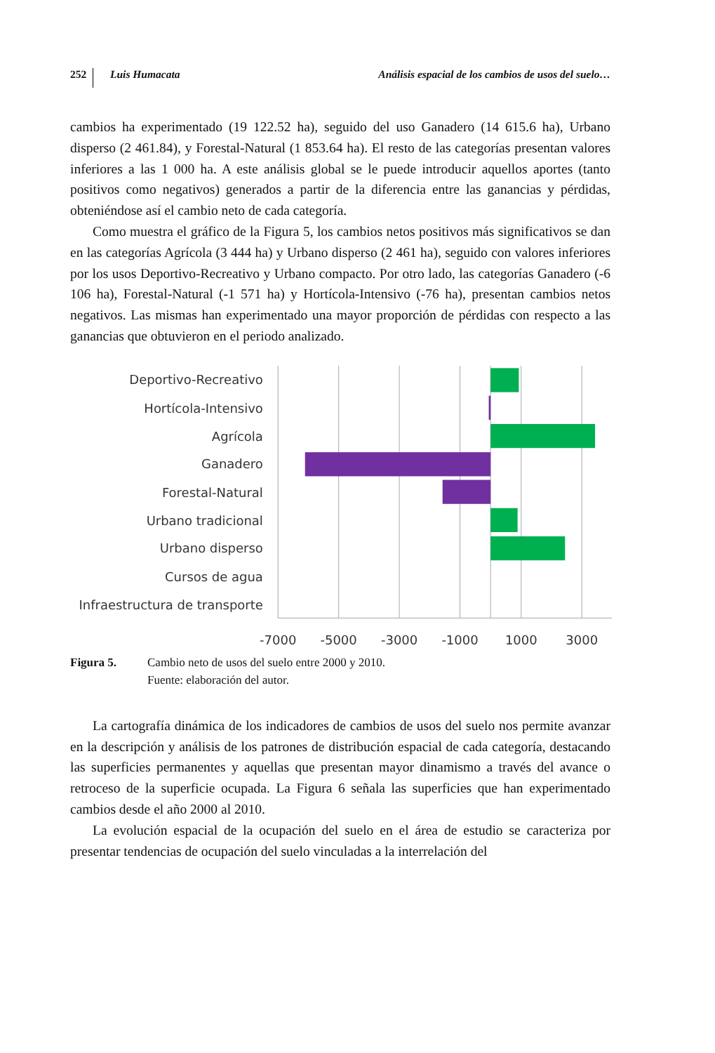252 Luis Humacata Análisis espacial de los cambios de usos del suelo…
cambios ha experimentado (19 122.52 ha), seguido del uso Ganadero (14 615.6 ha), Urbano disperso (2 461.84), y Forestal-Natural (1 853.64 ha). El resto de las catego­rías presentan valores inferiores a las 1 000 ha. A este análisis global se le puede introducir aquellos aportes (tanto positivos como negativos) generados a partir de la diferencia entre las ganancias y pérdidas, obteniéndose así el cambio neto de cada categoría.
Como muestra el gráfico de la Figura 5, los cambios netos positivos más signifi­cativos se dan en las categorías Agrícola (3 444 ha) y Urbano disperso (2 461 ha), seguido con valores inferiores por los usos Deportivo-Recreativo y Urbano com­pacto. Por otro lado, las categorías Ganadero (-6 106 ha), Forestal-Natural (-1 571 ha) y Hortícola-Intensivo (-76 ha), presentan cambios netos negativos. Las mismas han experimentado una mayor proporción de pérdidas con respecto a las ganancias que obtuvieron en el periodo analizado.
Deportivo-Recreativo
Hortícola-Intensivo
Agrícola
Ganadero
Forestal-Natural
Urbano tradicional
Urbano disperso
Cursos de agua
Infraestructura de transporte
-7000
-5000
-3000
-1000
1000
3000
Figura 5. Cambio neto de usos del suelo entre 2000 y 2010.
Fuente: elaboración del autor.
La cartografía dinámica de los indicadores de cambios de usos del suelo nos per­mite avanzar en la descripción y análisis de los patrones de distribución espacial de cada categoría, destacando las superficies permanentes y aquellas que presentan ma­yor dinamismo a través del avance o retroceso de la superficie ocupada. La Figura 6 señala las superficies que han experimentado cambios desde el año 2000 al 2010.
La evolución espacial de la ocupación del suelo en el área de estudio se caracteriza por presentar tendencias de ocupación del suelo vinculadas a la interrelación del